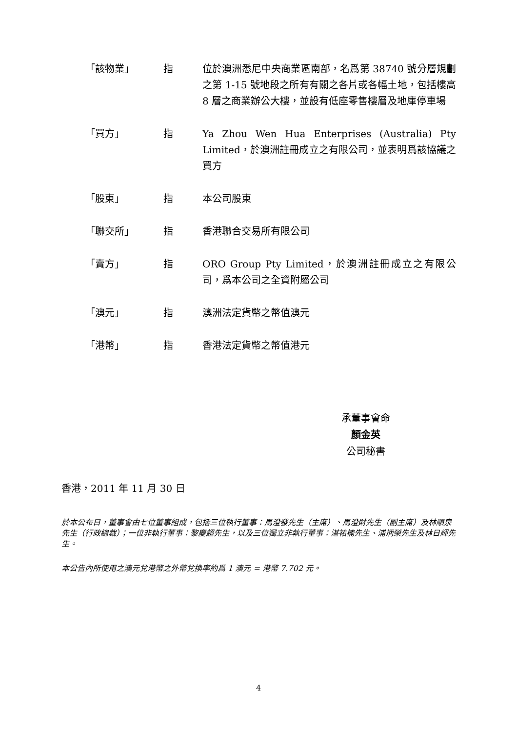「該物業」 指 位於澳洲悉尼中央商業區南部，名爲第 38740 號分層規劃之第 1-15 號地段之所有有關之各片或各幅土地，包括樓高 8 層之商業辦公大樓，並設有低座零售樓層及地庫停車場
「買方」 指 Ya Zhou Wen Hua Enterprises (Australia) Pty Limited，於澳洲註冊成立之有限公司，並表明爲該協議之買方
「股東」 指 本公司股東
「聯交所」 指 香港聯合交易所有限公司
「賣方」 指 ORO Group Pty Limited，於澳洲註冊成立之有限公司，爲本公司之全資附屬公司
「澳元」 指 澳洲法定貨幣之幣值澳元
「港幣」 指 香港法定貨幣之幣值港元
承董事會命
顏金英
公司秘書
香港，2011 年 11 月 30 日
於本公布日，董事會由七位董事組成，包括三位執行董事：馬澄發先生（主席）、馬澄財先生（副主席）及林順泉先生（行政總裁）；一位非執行董事：黎慶超先生，以及三位獨立非執行董事：湛祐楠先生、浦炳榮先生及林日輝先生。
本公告內所使用之澳元兌港幣之外幣兌換率約爲 1 澳元 = 港幣 7.702 元。
4